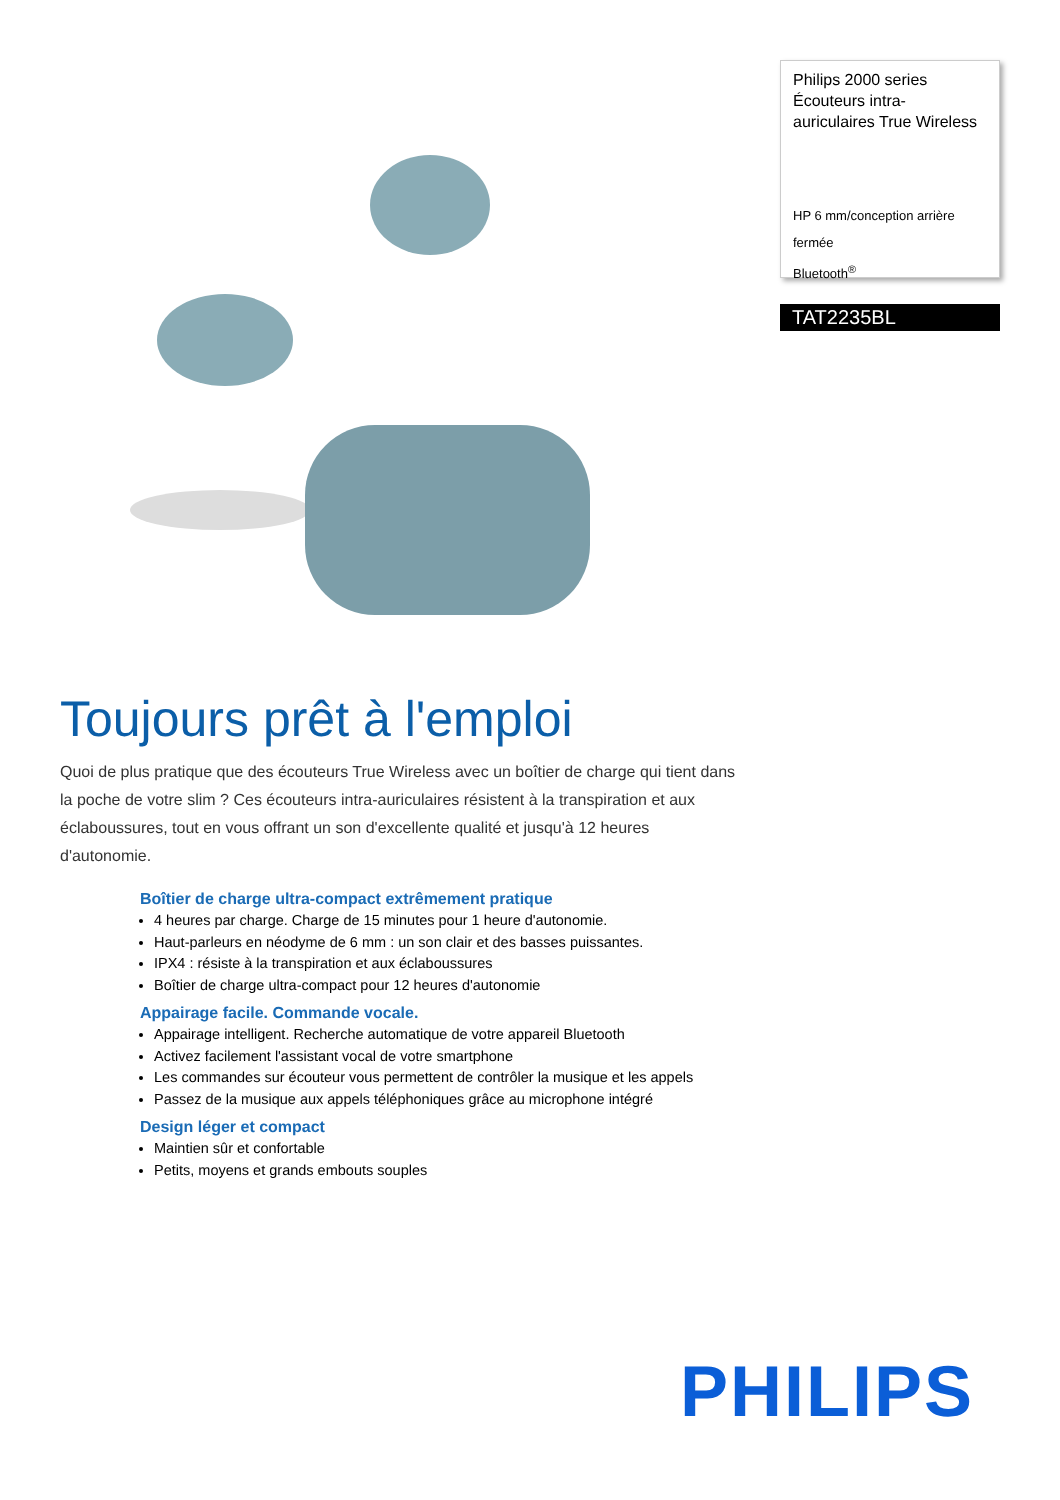Philips 2000 series Écouteurs intra-auriculaires True Wireless
HP 6 mm/conception arrière
fermée
Bluetooth<sup>®</sup>
TAT2235BL
Toujours prêt à l'emploi
Quoi de plus pratique que des écouteurs True Wireless avec un boîtier de charge qui tient dans la poche de votre slim ? Ces écouteurs intra-auriculaires résistent à la transpiration et aux éclaboussures, tout en vous offrant un son d'excellente qualité et jusqu'à 12 heures d'autonomie.
Boîtier de charge ultra-compact extrêmement pratique
4 heures par charge. Charge de 15 minutes pour 1 heure d'autonomie.
Haut-parleurs en néodyme de 6 mm : un son clair et des basses puissantes.
IPX4 : résiste à la transpiration et aux éclaboussures
Boîtier de charge ultra-compact pour 12 heures d'autonomie
Appairage facile. Commande vocale.
Appairage intelligent. Recherche automatique de votre appareil Bluetooth
Activez facilement l'assistant vocal de votre smartphone
Les commandes sur écouteur vous permettent de contrôler la musique et les appels
Passez de la musique aux appels téléphoniques grâce au microphone intégré
Design léger et compact
Maintien sûr et confortable
Petits, moyens et grands embouts souples
PHILIPS